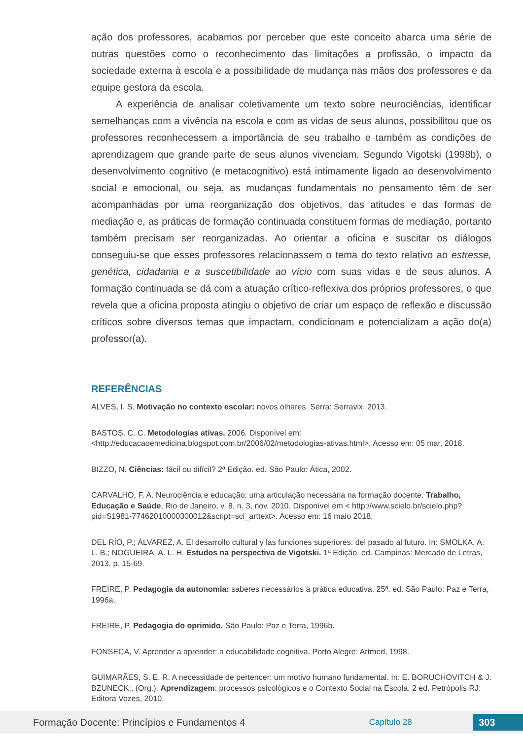ação dos professores, acabamos por perceber que este conceito abarca uma série de outras questões como o reconhecimento das limitações a profissão, o impacto da sociedade externa à escola e a possibilidade de mudança nas mãos dos professores e da equipe gestora da escola.
A experiência de analisar coletivamente um texto sobre neurociências, identificar semelhanças com a vivência na escola e com as vidas de seus alunos, possibilitou que os professores reconhecessem a importância de seu trabalho e também as condições de aprendizagem que grande parte de seus alunos vivenciam. Segundo Vigotski (1998b), o desenvolvimento cognitivo (e metacognitivo) está intimamente ligado ao desenvolvimento social e emocional, ou seja, as mudanças fundamentais no pensamento têm de ser acompanhadas por uma reorganização dos objetivos, das atitudes e das formas de mediação e, as práticas de formação continuada constituem formas de mediação, portanto também precisam ser reorganizadas. Ao orientar a oficina e suscitar os diálogos conseguiu-se que esses professores relacionassem o tema do texto relativo ao estresse, genética, cidadania e a suscetibilidade ao vício com suas vidas e de seus alunos. A formação continuada se dá com a atuação crítico-reflexiva dos próprios professores, o que revela que a oficina proposta atingiu o objetivo de criar um espaço de reflexão e discussão críticos sobre diversos temas que impactam, condicionam e potencializam a ação do(a) professor(a).
REFERÊNCIAS
ALVES, I. S. Motivação no contexto escolar: novos olhares. Serra: Serravix, 2013.
BASTOS, C. C. Metodologias ativas. 2006. Disponível em: <http://educacaoemedicina.blogspot.com.br/2006/02/metodologias-ativas.html>. Acesso em: 05 mar. 2018.
BIZZO, N. Ciências: fácil ou difícil? 2ª Edição. ed. São Paulo: Ática, 2002.
CARVALHO, F. A. Neurociência e educação: uma articulação necessária na formação docente. Trabalho, Educação e Saúde, Rio de Janeiro, v. 8, n. 3, nov. 2010. Disponível em < http://www.scielo.br/scielo.php?pid=S1981-77462010000300012&script=sci_arttext>. Acesso em: 16 maio 2018.
DEL RÍO, P.; ÁLVAREZ, A. El desarrollo cultural y las funciones superiores: del pasado al futuro. In: SMOLKA, A. L. B.; NOGUEIRA, A. L. H. Estudos na perspectiva de Vigotski. 1ª Edição. ed. Campinas: Mercado de Letras, 2013. p. 15-69.
FREIRE, P. Pedagogia da autonomia: saberes necessários à prática educativa. 25ª. ed. São Paulo: Paz e Terra, 1996a.
FREIRE, P. Pedagogia do oprimido. São Paulo: Paz e Terra, 1996b.
FONSECA, V. Aprender a aprender: a educabilidade cognitiva. Porto Alegre: Artmed, 1998.
GUIMARÃES, S. E. R. A necessidade de pertencer: um motivo humano fundamental. In: E. BORUCHOVITCH & J. BZUNECK;. (Org.). Aprendizagem: processos psicológicos e o Contexto Social na Escola. 2 ed. Petrópolis RJ: Editora Vozes, 2010.
Formação Docente: Princípios e Fundamentos 4
Capítulo 28
303